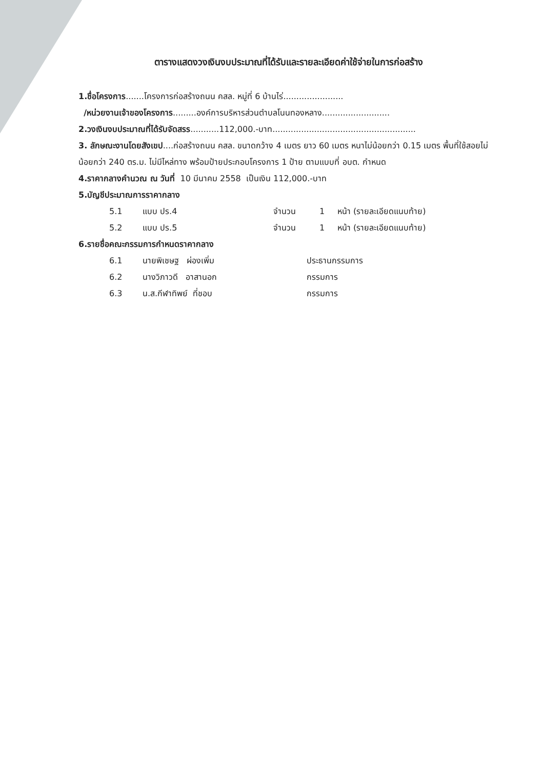ตารางแสดงวงเงินงบประมาณที่ได้รับและรายละเอียดค่าใช้จ่ายในการก่อสร้าง
1.ชื่อโครงการ.......โครงการก่อสร้างถนน คสล. หมู่ที่ 6 บ้านไร่.......................
/หน่วยงานเจ้าของโครงการ.........องค์การบริหารส่วนตำบลโนนทองหลาง..........................
2.วงเงินงบประมาณที่ได้รับจัดสรร...........112,000.-บาท.......................................................
3. ลักษณะงานโดยสังเขป....ก่อสร้างถนน คสล. ขนาดกว้าง 4 เมตร ยาว 60 เมตร หนาไม่น้อยกว่า 0.15 เมตร พื้นที่ใช้สอยไม่น้อยกว่า 240 ตร.ม. ไม่มีไหล่ทาง พร้อมป้ายประกอบโครงการ 1 ป้าย ตามแบบที่ อบต. กำหนด
4.ราคากลางคำนวณ ณ วันที่ 10 มีนาคม 2558 เป็นเงิน 112,000.-บาท
5.บัญชีประมาณการราคากลาง
5.1 แบบ ปร.4 จำนวน 1 หน้า (รายละเอียดแนบท้าย)
5.2 แบบ ปร.5 จำนวน 1 หน้า (รายละเอียดแนบท้าย)
6.รายชื่อคณะกรรมการกำหนดราคากลาง
6.1 นายพิเชษฐ ผ่องเพิ่ม ประธานกรรมการ
6.2 นางวิภาวดี อาสานอก กรรมการ
6.3 น.ส.กีฬาทิพย์ ที่ชอบ กรรมการ